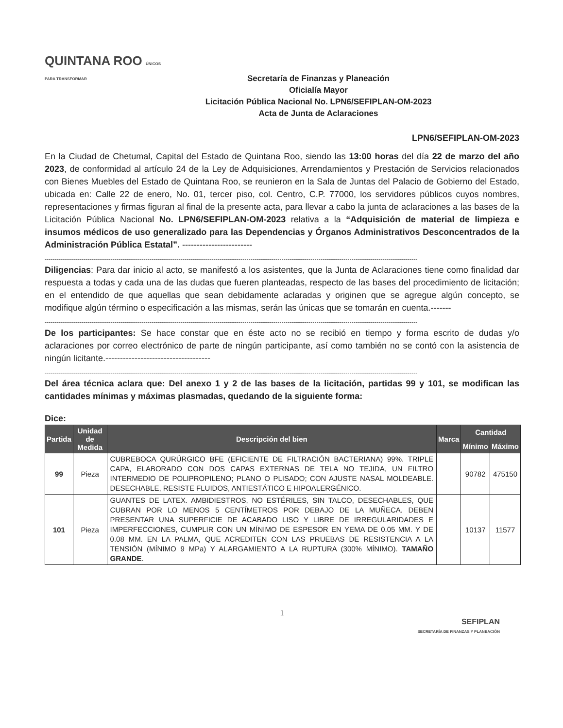QUINTANA ROO ÚNICOS PARA TRANSFORMAR
Secretaría de Finanzas y Planeación
Oficialía Mayor
Licitación Pública Nacional No. LPN6/SEFIPLAN-OM-2023
Acta de Junta de Aclaraciones
LPN6/SEFIPLAN-OM-2023
En la Ciudad de Chetumal, Capital del Estado de Quintana Roo, siendo las 13:00 horas del día 22 de marzo del año 2023, de conformidad al artículo 24 de la Ley de Adquisiciones, Arrendamientos y Prestación de Servicios relacionados con Bienes Muebles del Estado de Quintana Roo, se reunieron en la Sala de Juntas del Palacio de Gobierno del Estado, ubicada en: Calle 22 de enero, No. 01, tercer piso, col. Centro, C.P. 77000, los servidores públicos cuyos nombres, representaciones y firmas figuran al final de la presente acta, para llevar a cabo la junta de aclaraciones a las bases de la Licitación Pública Nacional No. LPN6/SEFIPLAN-OM-2023 relativa a la “Adquisición de material de limpieza e insumos médicos de uso generalizado para las Dependencias y Órganos Administrativos Desconcentrados de la Administración Pública Estatal”. ------------------------
------------------------------------------------------------------------------------------------------------------------------------------------------------------------------------------------
Diligencias: Para dar inicio al acto, se manifestó a los asistentes, que la Junta de Aclaraciones tiene como finalidad dar respuesta a todas y cada una de las dudas que fueren planteadas, respecto de las bases del procedimiento de licitación; en el entendido de que aquellas que sean debidamente aclaradas y originen que se agregue algún concepto, se modifique algún término o especificación a las mismas, serán las únicas que se tomarán en cuenta.-------
------------------------------------------------------------------------------------------------------------------------------------------------------------------------------------------------
De los participantes: Se hace constar que en éste acto no se recibió en tiempo y forma escrito de dudas y/o aclaraciones por correo electrónico de parte de ningún participante, así como también no se contó con la asistencia de ningún licitante.------------------------------------
------------------------------------------------------------------------------------------------------------------------------------------------------------------------------------------------
Del área técnica aclara que: Del anexo 1 y 2 de las bases de la licitación, partidas 99 y 101, se modifican las cantidades mínimas y máximas plasmadas, quedando de la siguiente forma:
Dice:
| Partida | Unidad de Medida | Descripción del bien | Marca | Cantidad | |
| --- | --- | --- | --- | --- | --- |
| | | | | Mínimo | Máximo |
| 99 | Pieza | CUBREBOCA QURÚRGICO BFE (EFICIENTE DE FILTRACIÓN BACTERIANA) 99%. TRIPLE CAPA, ELABORADO CON DOS CAPAS EXTERNAS DE TELA NO TEJIDA, UN FILTRO INTERMEDIO DE POLIPROPILENO; PLANO O PLISADO; CON AJUSTE NASAL MOLDEABLE. DESECHABLE, RESISTE FLUIDOS, ANTIESTÁTICO E HIPOALERGÉNICO. | | 90782 | 475150 |
| 101 | Pieza | GUANTES DE LATEX. AMBIDIESTROS, NO ESTÉRILES, SIN TALCO, DESECHABLES, QUE CUBRAN POR LO MENOS 5 CENTÍMETROS POR DEBAJO DE LA MUÑECA. DEBEN PRESENTAR UNA SUPERFICIE DE ACABADO LISO Y LIBRE DE IRREGULARIDADES E IMPERFECCIONES, CUMPLIR CON UN MÍNIMO DE ESPESOR EN YEMA DE 0.05 MM. Y DE 0.08 MM. EN LA PALMA, QUE ACREDITEN CON LAS PRUEBAS DE RESISTENCIA A LA TENSIÓN (MÍNIMO 9 MPa) Y ALARGAMIENTO A LA RUPTURA (300% MÍNIMO). TAMAÑO GRANDE . | | 10137 | 11577 |
1
SEFIPLAN
SECRETARÍA DE FINANZAS Y PLANEACIÓN